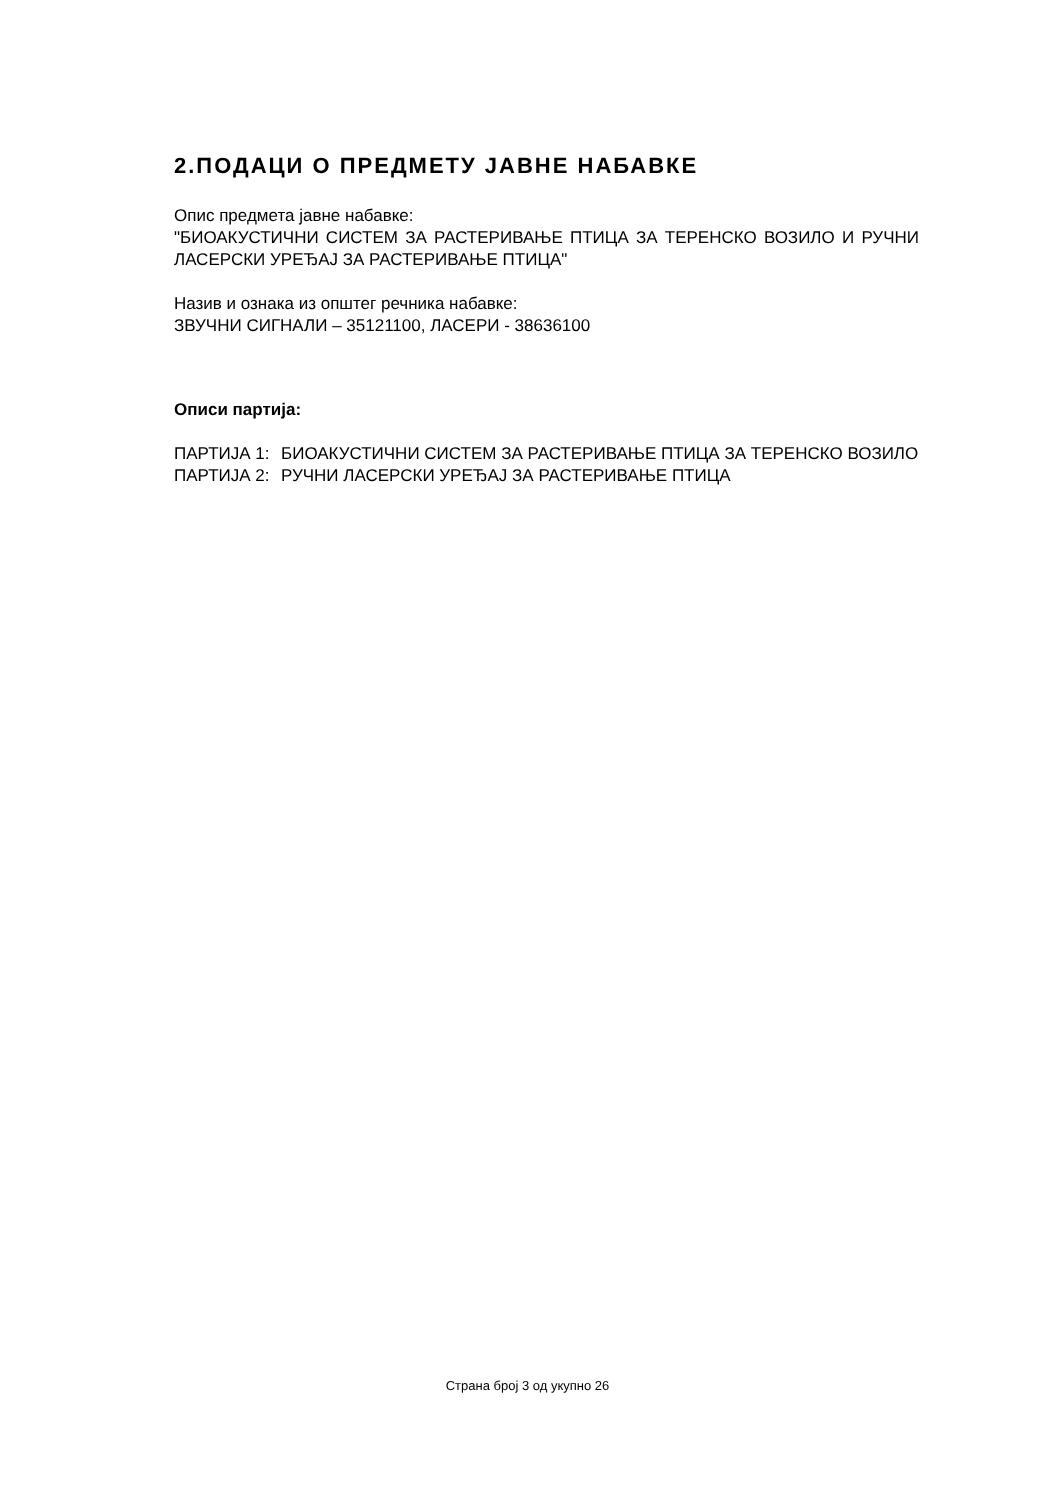2.ПОДАЦИ О ПРЕДМЕТУ ЈАВНЕ НАБАВКЕ
Опис предмета јавне набавке:
"БИОАКУСТИЧНИ СИСТЕМ ЗА РАСТЕРИВАЊЕ ПТИЦА ЗА ТЕРЕНСКО ВОЗИЛО И РУЧНИ ЛАСЕРСКИ УРЕЂАЈ ЗА РАСТЕРИВАЊЕ ПТИЦА"
Назив и ознака из општег речника набавке:
ЗВУЧНИ СИГНАЛИ – 35121100, ЛАСЕРИ - 38636100
Описи партија:
ПАРТИЈА 1: БИОАКУСТИЧНИ СИСТЕМ ЗА РАСТЕРИВАЊЕ ПТИЦА ЗА ТЕРЕНСКО ВОЗИЛО
ПАРТИЈА 2: РУЧНИ ЛАСЕРСКИ УРЕЂАЈ ЗА РАСТЕРИВАЊЕ ПТИЦА
Страна број 3 од укупно 26